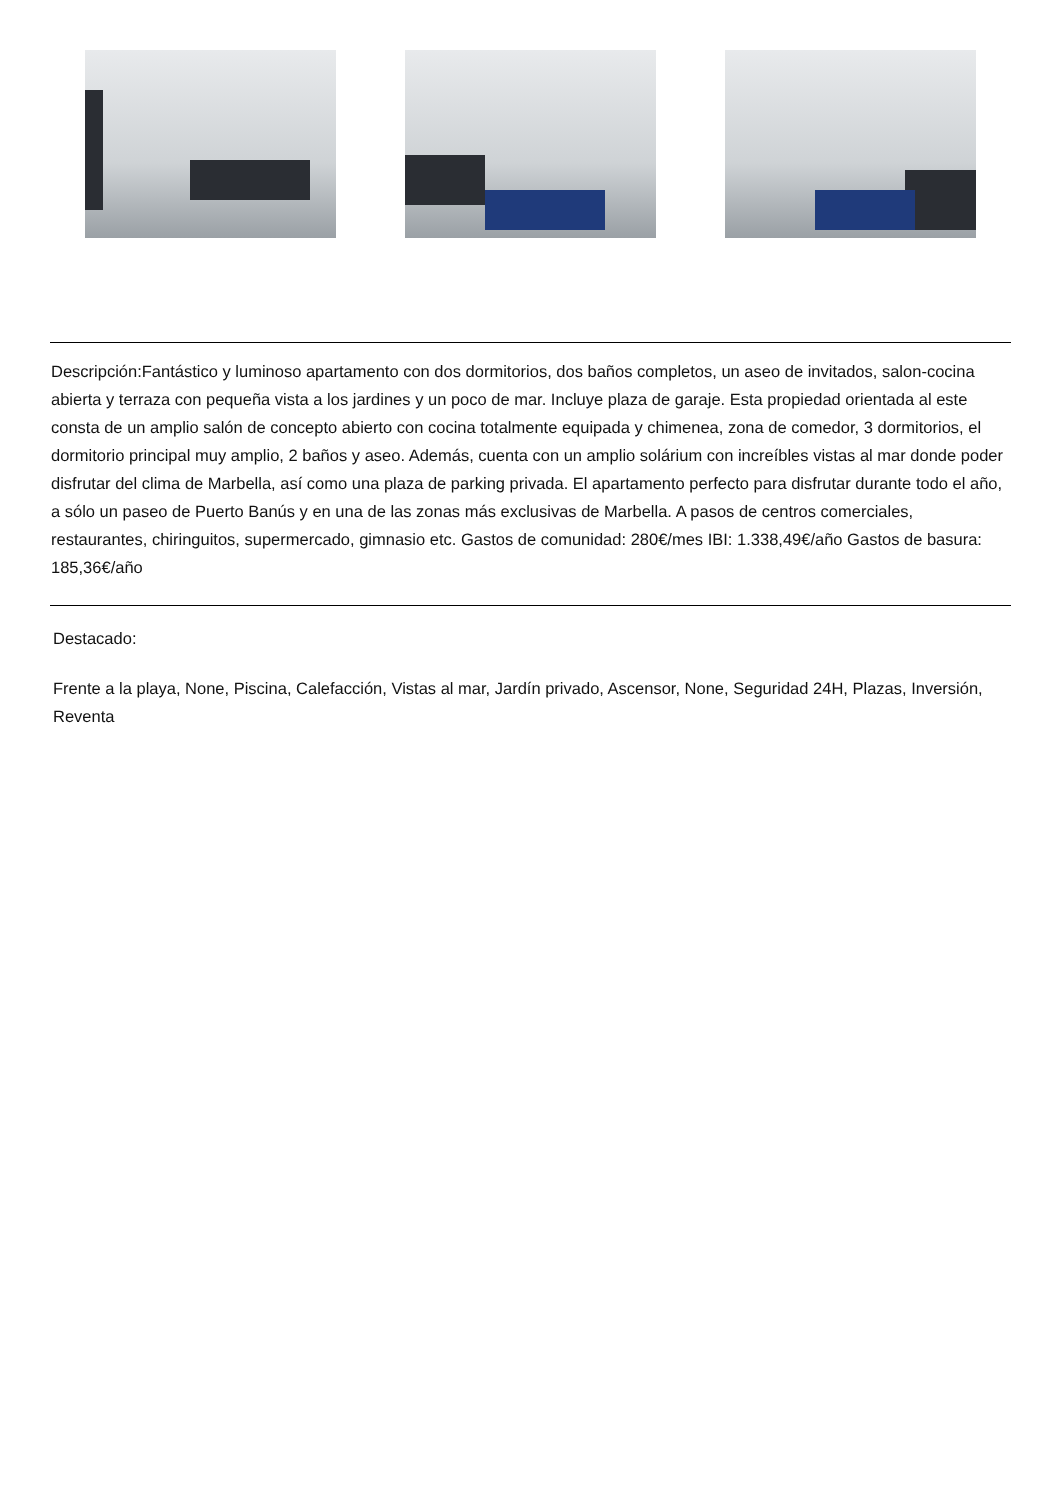Descripción:Fantástico y luminoso apartamento con dos dormitorios, dos baños completos, un aseo de invitados, salon-cocina abierta y terraza con pequeña vista a los jardines y un poco de mar. Incluye plaza de garaje. Esta propiedad orientada al este consta de un amplio salón de concepto abierto con cocina totalmente equipada y chimenea, zona de comedor, 3 dormitorios, el dormitorio principal muy amplio, 2 baños y aseo. Además, cuenta con un amplio solárium con increíbles vistas al mar donde poder disfrutar del clima de Marbella, así como una plaza de parking privada. El apartamento perfecto para disfrutar durante todo el año, a sólo un paseo de Puerto Banús y en una de las zonas más exclusivas de Marbella. A pasos de centros comerciales, restaurantes, chiringuitos, supermercado, gimnasio etc. Gastos de comunidad: 280€/mes IBI: 1.338,49€/año Gastos de basura: 185,36€/año
Destacado:
Frente a la playa, None, Piscina, Calefacción, Vistas al mar, Jardín privado, Ascensor, None, Seguridad 24H, Plazas, Inversión, Reventa